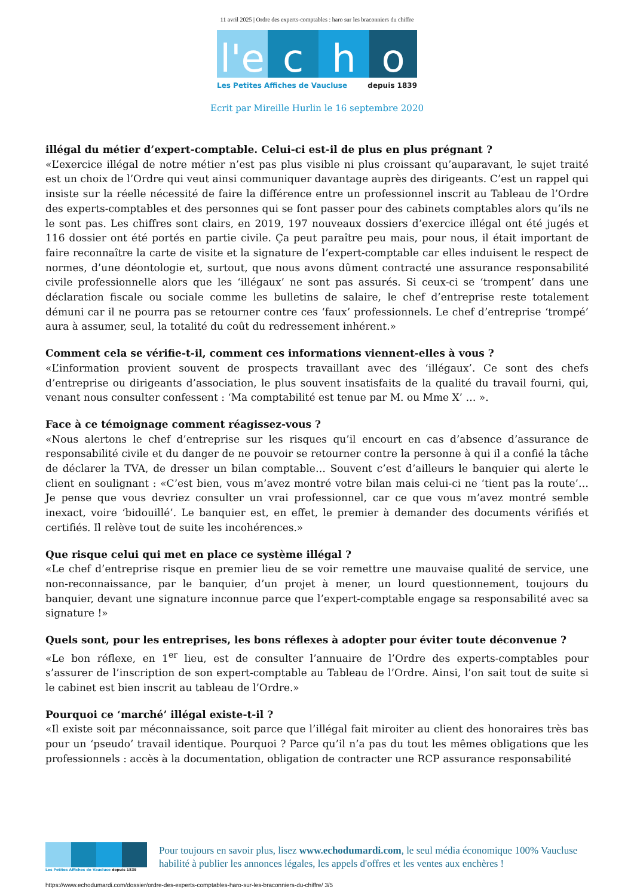11 avril 2025 | Ordre des experts-comptables : haro sur les braconniers du chiffre
l'e
c h o
Les Petites Affiches de Vaucluse depuis 1839
Ecrit par Mireille Hurlin le 16 septembre 2020
illégal du métier d’expert-comptable. Celui-ci est-il de plus en plus prégnant ?
«L’exercice illégal de notre métier n’est pas plus visible ni plus croissant qu’auparavant, le sujet traité est un choix de l’Ordre qui veut ainsi communiquer davantage auprès des dirigeants. C’est un rappel qui insiste sur la réelle nécessité de faire la différence entre un professionnel inscrit au Tableau de l’Ordre des experts-comptables et des personnes qui se font passer pour des cabinets comptables alors qu’ils ne le sont pas. Les chiffres sont clairs, en 2019, 197 nouveaux dossiers d’exercice illégal ont été jugés et 116 dossier ont été portés en partie civile. Ça peut paraître peu mais, pour nous, il était important de faire reconnaître la carte de visite et la signature de l’expert-comptable car elles induisent le respect de normes, d’une déontologie et, surtout, que nous avons dûment contracté une assurance responsabilité civile professionnelle alors que les ‘illégaux’ ne sont pas assurés. Si ceux-ci se ‘trompent’ dans une déclaration fiscale ou sociale comme les bulletins de salaire, le chef d’entreprise reste totalement démuni car il ne pourra pas se retourner contre ces ‘faux’ professionnels. Le chef d’entreprise ‘trompé’ aura à assumer, seul, la totalité du coût du redressement inhérent.»
Comment cela se vérifie-t-il, comment ces informations viennent-elles à vous ?
«L’information provient souvent de prospects travaillant avec des ‘illégaux’. Ce sont des chefs d’entreprise ou dirigeants d’association, le plus souvent insatisfaits de la qualité du travail fourni, qui, venant nous consulter confessent : ‘Ma comptabilité est tenue par M. ou Mme X’ … ».
Face à ce témoignage comment réagissez-vous ?
«Nous alertons le chef d’entreprise sur les risques qu’il encourt en cas d’absence d’assurance de responsabilité civile et du danger de ne pouvoir se retourner contre la personne à qui il a confié la tâche de déclarer la TVA, de dresser un bilan comptable… Souvent c’est d’ailleurs le banquier qui alerte le client en soulignant : «C’est bien, vous m’avez montré votre bilan mais celui-ci ne ‘tient pas la route’… Je pense que vous devriez consulter un vrai professionnel, car ce que vous m’avez montré semble inexact, voire ‘bidouillé’. Le banquier est, en effet, le premier à demander des documents vérifiés et certifiés. Il relève tout de suite les incohérences.»
Que risque celui qui met en place ce système illégal ?
«Le chef d’entreprise risque en premier lieu de se voir remettre une mauvaise qualité de service, une non-reconnaissance, par le banquier, d’un projet à mener, un lourd questionnement, toujours du banquier, devant une signature inconnue parce que l’expert-comptable engage sa responsabilité avec sa signature !»
Quels sont, pour les entreprises, les bons réflexes à adopter pour éviter toute déconvenue ?
«Le bon réflexe, en 1<sup>er</sup> lieu, est de consulter l’annuaire de l’Ordre des experts-comptables pour s’assurer de l’inscription de son expert-comptable au Tableau de l’Ordre. Ainsi, l’on sait tout de suite si le cabinet est bien inscrit au tableau de l’Ordre.»
Pourquoi ce ‘marché’ illégal existe-t-il ?
«Il existe soit par méconnaissance, soit parce que l’illégal fait miroiter au client des honoraires très bas pour un ‘pseudo’ travail identique. Pourquoi ? Parce qu’il n’a pas du tout les mêmes obligations que les professionnels : accès à la documentation, obligation de contracter une RCP assurance responsabilité
Les Petites Affiches de Vaucluse depuis 1839
Pour toujours en savoir plus, lisez www.echodumardi.com, le seul média économique 100% Vaucluse habilité à publier les annonces légales, les appels d'offres et les ventes aux enchères !
https://www.echodumardi.com/dossier/ordre-des-experts-comptables-haro-sur-les-braconniers-du-chiffre/ 3/5